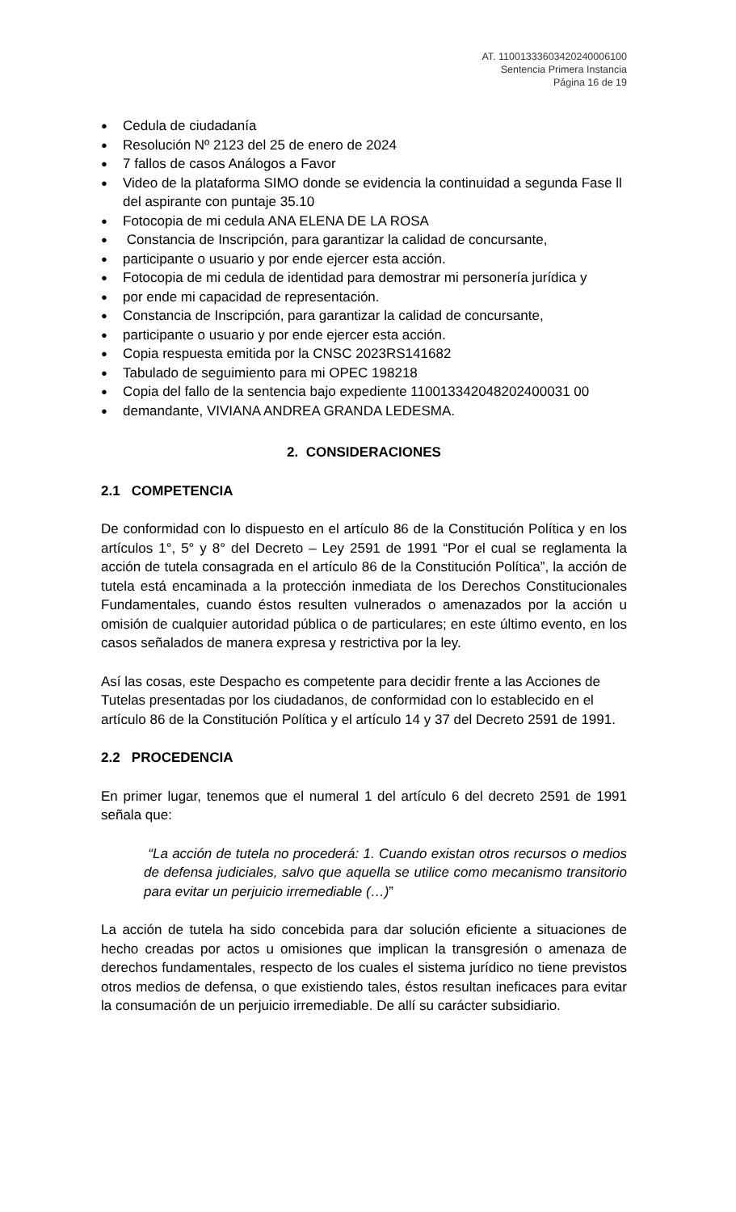AT. 11001333603420240006100
Sentencia Primera Instancia
Página 16 de 19
● Cedula de ciudadanía
● Resolución Nº 2123 del 25 de enero de 2024
● 7 fallos de casos Análogos a Favor
● Video de la plataforma SIMO donde se evidencia la continuidad a segunda Fase ll del aspirante con puntaje 35.10
● Fotocopia de mi cedula ANA ELENA DE LA ROSA
● Constancia de Inscripción, para garantizar la calidad de concursante,
● participante o usuario y por ende ejercer esta acción.
● Fotocopia de mi cedula de identidad para demostrar mi personería jurídica y
● por ende mi capacidad de representación.
● Constancia de Inscripción, para garantizar la calidad de concursante,
● participante o usuario y por ende ejercer esta acción.
● Copia respuesta emitida por la CNSC 2023RS141682
● Tabulado de seguimiento para mi OPEC 198218
● Copia del fallo de la sentencia bajo expediente 110013342048202400031 00
● demandante, VIVIANA ANDREA GRANDA LEDESMA.
2. CONSIDERACIONES
2.1 COMPETENCIA
De conformidad con lo dispuesto en el artículo 86 de la Constitución Política y en los artículos 1°, 5° y 8° del Decreto – Ley 2591 de 1991 “Por el cual se reglamenta la acción de tutela consagrada en el artículo 86 de la Constitución Política”, la acción de tutela está encaminada a la protección inmediata de los Derechos Constitucionales Fundamentales, cuando éstos resulten vulnerados o amenazados por la acción u omisión de cualquier autoridad pública o de particulares; en este último evento, en los casos señalados de manera expresa y restrictiva por la ley.
Así las cosas, este Despacho es competente para decidir frente a las Acciones de Tutelas presentadas por los ciudadanos, de conformidad con lo establecido en el artículo 86 de la Constitución Política y el artículo 14 y 37 del Decreto 2591 de 1991.
2.2 PROCEDENCIA
En primer lugar, tenemos que el numeral 1 del artículo 6 del decreto 2591 de 1991 señala que:
“La acción de tutela no procederá: 1. Cuando existan otros recursos o medios de defensa judiciales, salvo que aquella se utilice como mecanismo transitorio para evitar un perjuicio irremediable (…)”
La acción de tutela ha sido concebida para dar solución eficiente a situaciones de hecho creadas por actos u omisiones que implican la transgresión o amenaza de derechos fundamentales, respecto de los cuales el sistema jurídico no tiene previstos otros medios de defensa, o que existiendo tales, éstos resultan ineficaces para evitar la consumación de un perjuicio irremediable. De allí su carácter subsidiario.